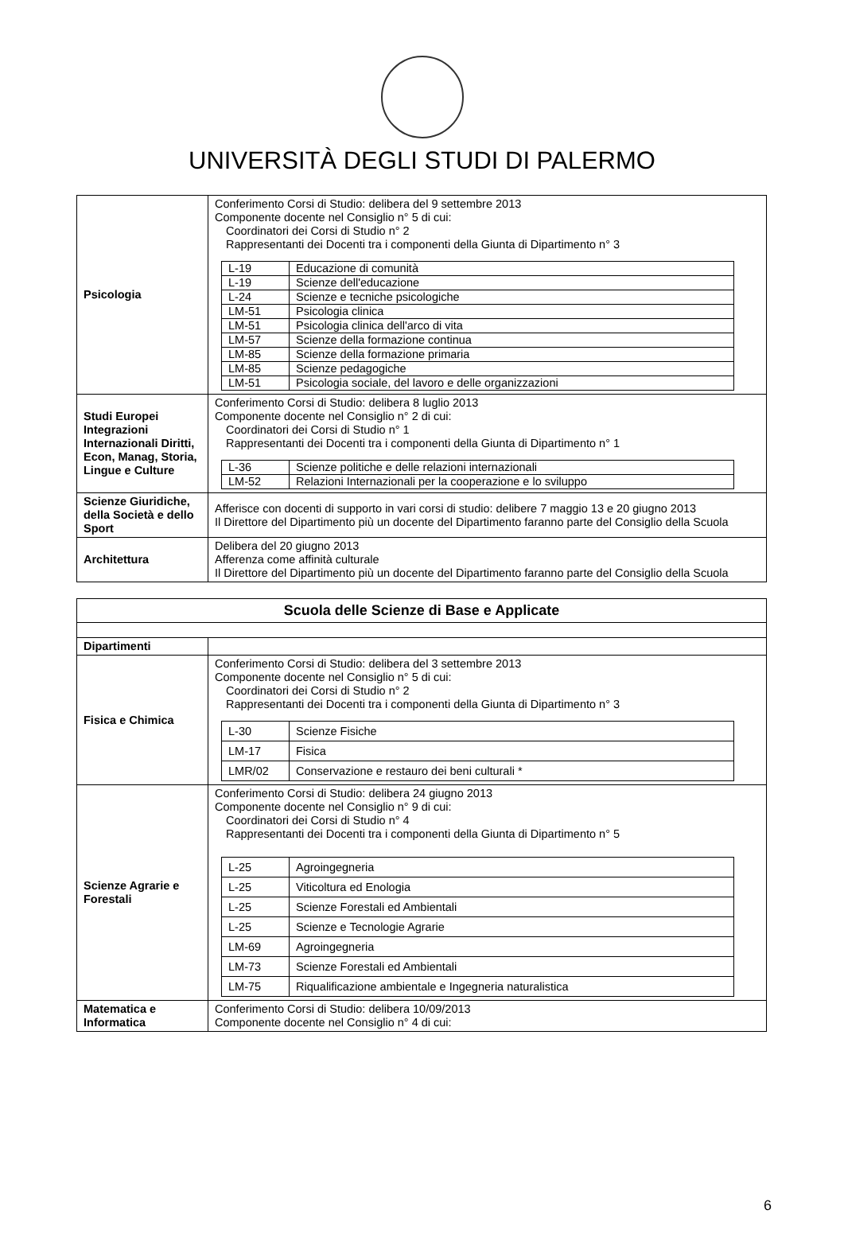UNIVERSITÀ DEGLI STUDI DI PALERMO
| Psicologia | Conferimento Corsi di Studio: delibera del 9 settembre 2013 Componente docente nel Consiglio n° 5 di cui: Coordinatori dei Corsi di Studio n° 2 Rappresentanti dei Docenti tra i componenti della Giunta di Dipartimento n° 3 / L-19 / Educazione di comunità / / L-19 / Scienze dell'educazione / / L-24 / Scienze e tecniche psicologiche / / LM-51 / Psicologia clinica / / LM-51 / Psicologia clinica dell'arco di vita / / LM-57 / Scienze della formazione continua / / LM-85 / Scienze della formazione primaria / / LM-85 / Scienze pedagogiche / / LM-51 / Psicologia sociale, del lavoro e delle organizzazioni / |
| Studi Europei Integrazioni Internazionali Diritti, Econ, Manag, Storia, Lingue e Culture | Conferimento Corsi di Studio: delibera 8 luglio 2013 Componente docente nel Consiglio n° 2 di cui: Coordinatori dei Corsi di Studio n° 1 Rappresentanti dei Docenti tra i componenti della Giunta di Dipartimento n° 1 / L-36 / Scienze politiche e delle relazioni internazionali / / LM-52 / Relazioni Internazionali per la cooperazione e lo sviluppo / |
| Scienze Giuridiche, della Società e dello Sport | Afferisce con docenti di supporto in vari corsi di studio: delibere 7 maggio 13 e 20 giugno 2013 Il Direttore del Dipartimento più un docente del Dipartimento faranno parte del Consiglio della Scuola |
| Architettura | Delibera del 20 giugno 2013 Afferenza come affinità culturale Il Direttore del Dipartimento più un docente del Dipartimento faranno parte del Consiglio della Scuola |
| Scuola delle Scienze di Base e Applicate | |
| Dipartimenti | |
| Fisica e Chimica | Conferimento Corsi di Studio: delibera del 3 settembre 2013 Componente docente nel Consiglio n° 5 di cui: Coordinatori dei Corsi di Studio n° 2 Rappresentanti dei Docenti tra i componenti della Giunta di Dipartimento n° 3 / L-30 / Scienze Fisiche / / LM-17 / Fisica / / LMR/02 / Conservazione e restauro dei beni culturali * / |
| Scienze Agrarie e Forestali | Conferimento Corsi di Studio: delibera 24 giugno 2013 Componente docente nel Consiglio n° 9 di cui: Coordinatori dei Corsi di Studio n° 4 Rappresentanti dei Docenti tra i componenti della Giunta di Dipartimento n° 5 / L-25 / Agroingegneria / / L-25 / Viticoltura ed Enologia / / L-25 / Scienze Forestali ed Ambientali / / L-25 / Scienze e Tecnologie Agrarie / / LM-69 / Agroingegneria / / LM-73 / Scienze Forestali ed Ambientali / / LM-75 / Riqualificazione ambientale e Ingegneria naturalistica / |
| Matematica e Informatica | Conferimento Corsi di Studio: delibera 10/09/2013 Componente docente nel Consiglio n° 4 di cui: |
6